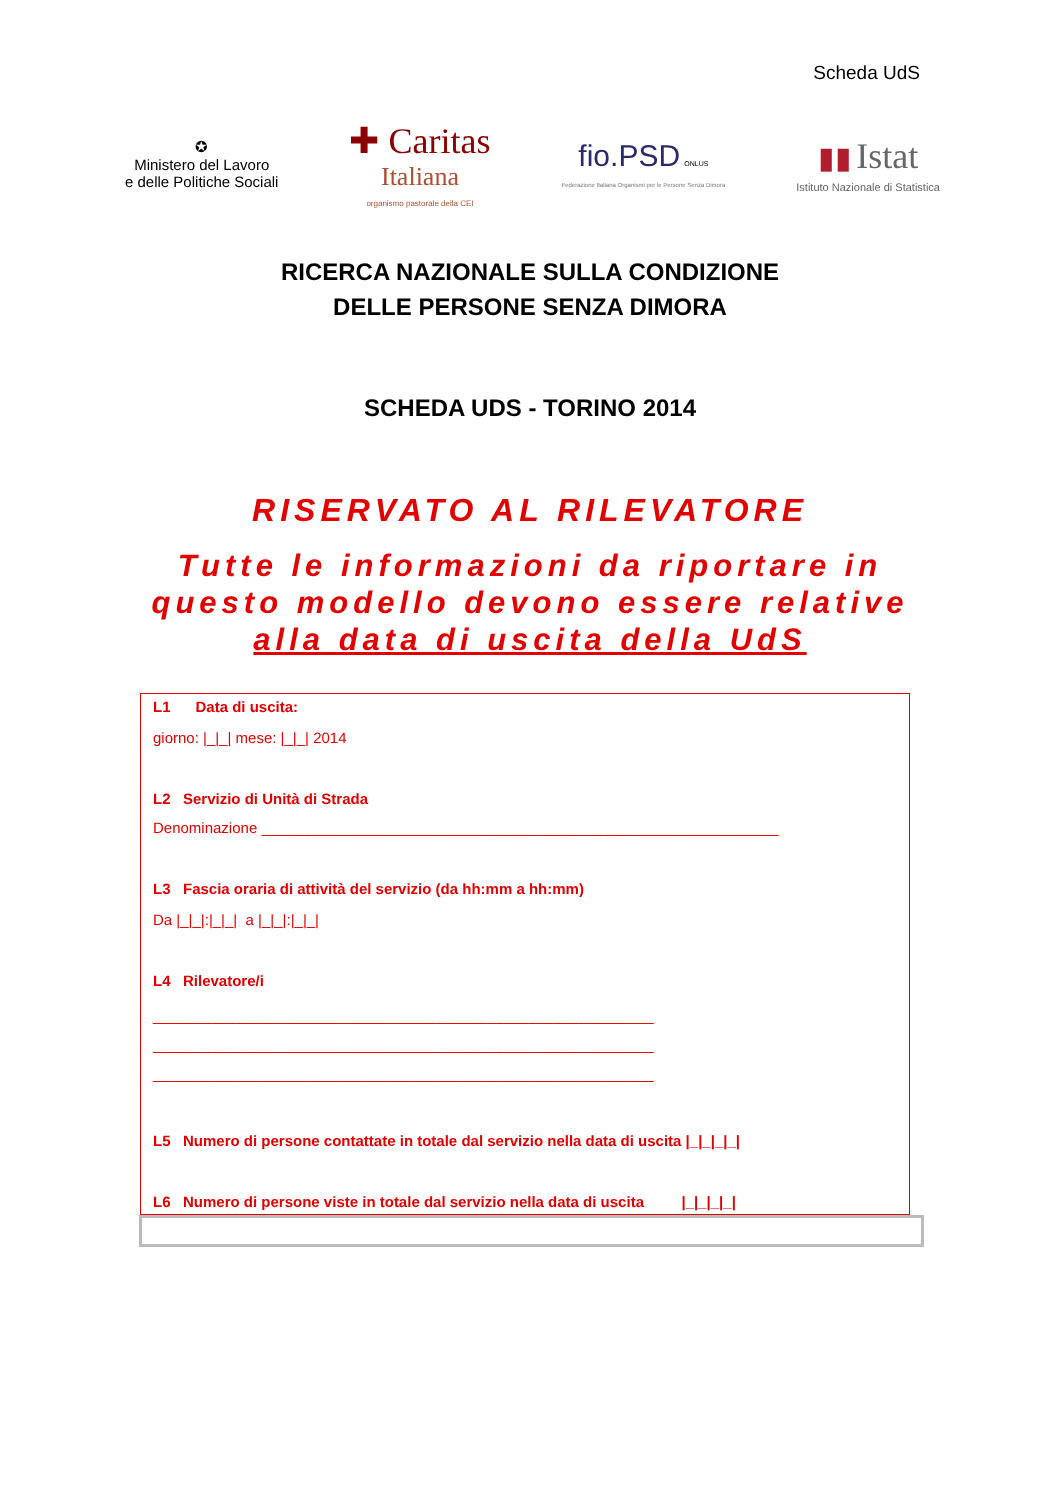Scheda UdS
✪
Ministero del Lavoro
e delle Politiche Sociali
✚ Caritas
Italiana
organismo pastorale della CEI
fio.PSD ONLUS
Federazione Italiana Organismi per le Persone Senza Dimora
▮▮ Istat
Istituto Nazionale di Statistica
RICERCA NAZIONALE SULLA CONDIZIONE
DELLE PERSONE SENZA DIMORA
SCHEDA UDS - TORINO 2014
RISERVATO AL RILEVATORE
Tutte le informazioni da riportare in
questo modello devono essere relative
alla data di uscita della UdS
L1 Data di uscita:
giorno: |_|_| mese: |_|_| 2014
L2 Servizio di Unità di Strada
Denominazione ______________________________________________________________
L3 Fascia oraria di attività del servizio (da hh:mm a hh:mm)
Da |_|_|:|_|_| a |_|_|:|_|_|
L4 Rilevatore/i
____________________________________________________________
____________________________________________________________
____________________________________________________________
L5 Numero di persone contattate in totale dal servizio nella data di uscita |_|_|_|_|
L6 Numero di persone viste in totale dal servizio nella data di uscita |_|_|_|_|